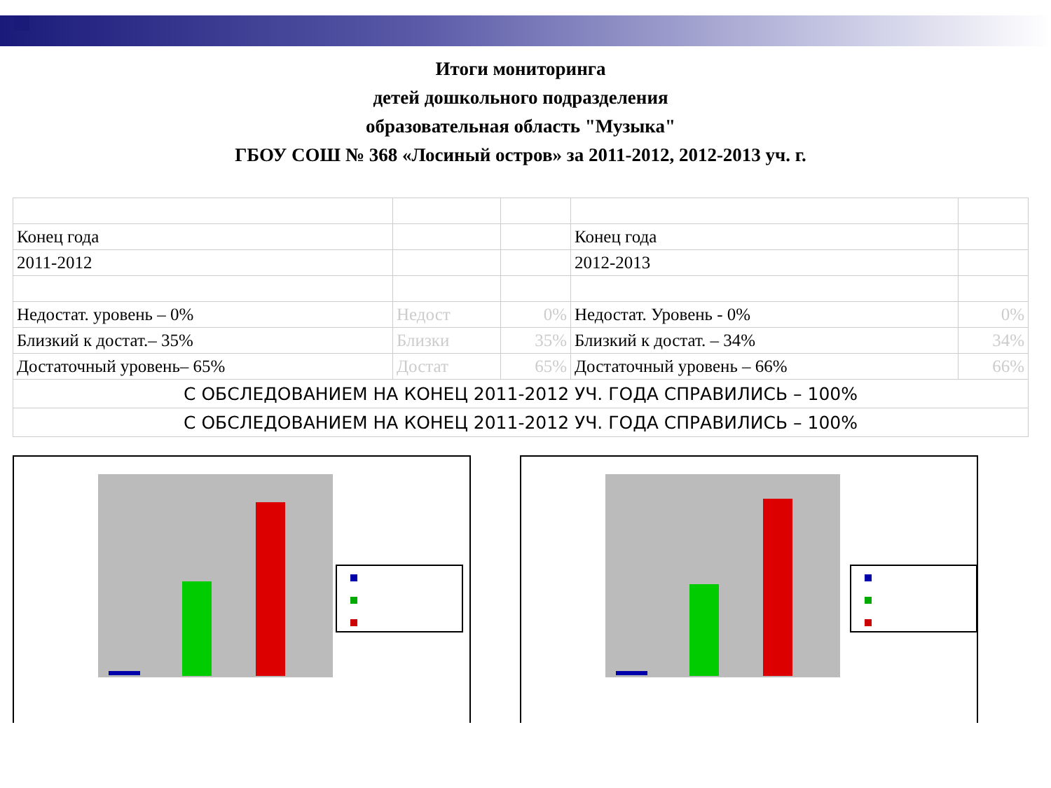Итоги мониторинга
детей дошкольного подразделения
образовательная область "Музыка"
ГБОУ СОШ № 368 «Лосиный остров» за 2011-2012, 2012-2013 уч. г.
| Конец года | | | Конец года | |
| 2011-2012 | | | 2012-2013 | |
| Недостат. уровень – 0% | Недост | 0% | Недостат. Уровень - 0% | 0% |
| Близкий к достат.– 35% | Близки | 35% | Близкий к достат. – 34% | 34% |
| Достаточный уровень– 65% | Достат | 65% | Достаточный уровень – 66% | 66% |
| С ОБСЛЕДОВАНИЕМ НА КОНЕЦ 2011-2012 УЧ. ГОДА СПРАВИЛИСЬ – 100% | | | | |
| С ОБСЛЕДОВАНИЕМ НА КОНЕЦ 2011-2012 УЧ. ГОДА СПРАВИЛИСЬ – 100% | | | | |